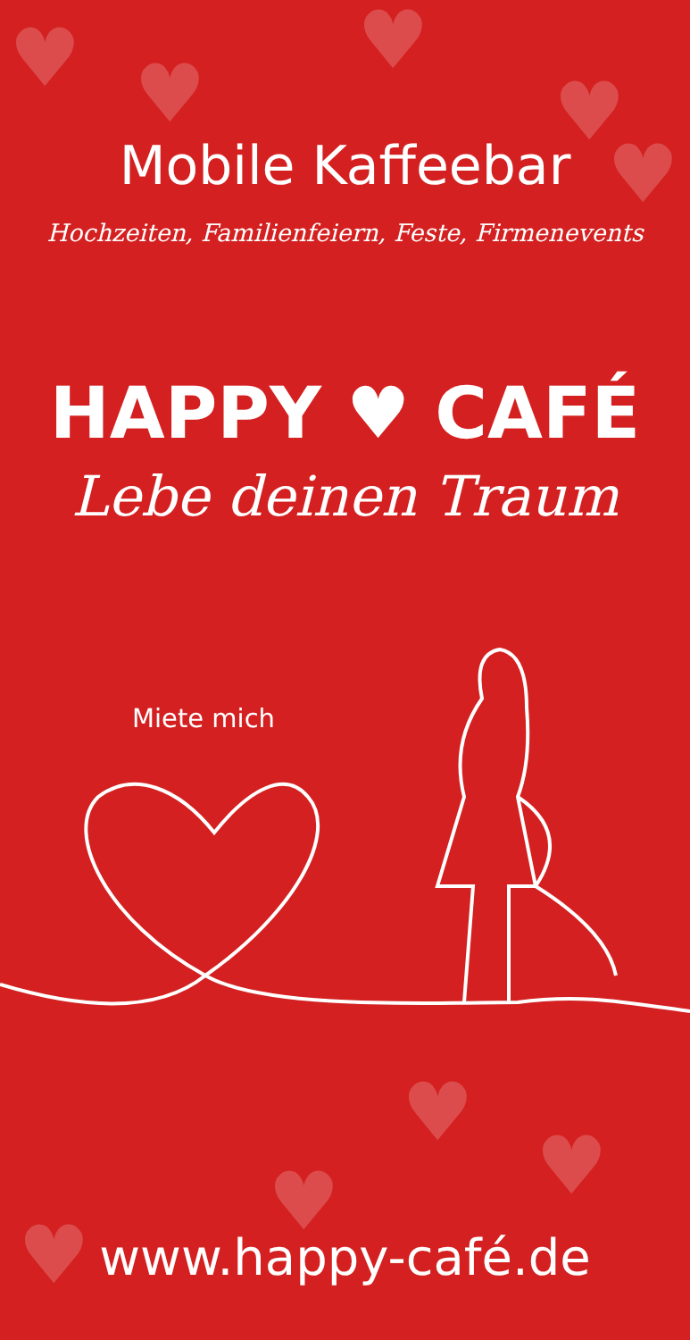♥ ♥
♥
♥
♥
♥
♥ ♥
♥
Mobile Kaffeebar
Hochzeiten, Familienfeiern, Feste, Firmenevents
HAPPY ♥ CAFÉ
Lebe deinen Traum
Miete mich
www.happy-café.de